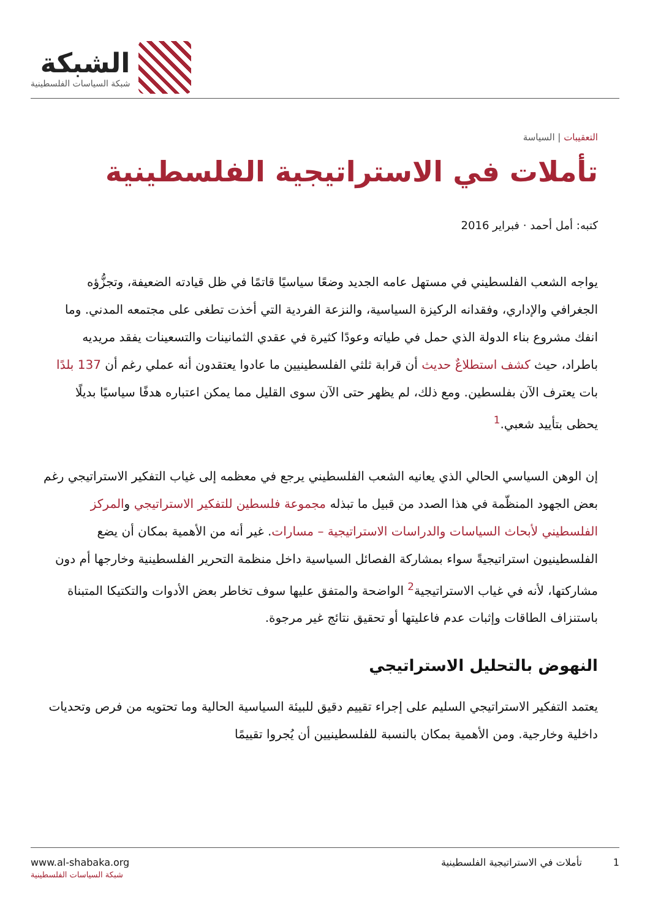الشبكة
شبكة السياسات الفلسطينية
التعقيبات | السياسة
تأملات في الاستراتيجية الفلسطينية
كتبه: أمل أحمد · فبراير 2016
يواجه الشعب الفلسطيني في مستهل عامه الجديد وضعًا سياسيًا قاتمًا في ظل قيادته الضعيفة، وتجزُّؤه الجغرافي والإداري، وفقدانه الركيزة السياسية، والنزعة الفردية التي أخذت تطغى على مجتمعه المدني. وما انفك مشروع بناء الدولة الذي حمل في طياته وعودًا كثيرة في عقدي الثمانينات والتسعينات يفقد مريديه باطراد، حيث كشف استطلاعٌ حديث أن قرابة ثلثي الفلسطينيين ما عادوا يعتقدون أنه عملي رغم أن 137 بلدًا بات يعترف الآن بفلسطين. ومع ذلك، لم يظهر حتى الآن سوى القليل مما يمكن اعتباره هدفًا سياسيًا بديلًا يحظى بتأييد شعبي.<sup>1</sup>
إن الوهن السياسي الحالي الذي يعانيه الشعب الفلسطيني يرجع في معظمه إلى غياب التفكير الاستراتيجي رغم بعض الجهود المنظّمة في هذا الصدد من قبيل ما تبذله مجموعة فلسطين للتفكير الاستراتيجي والمركز الفلسطيني لأبحاث السياسات والدراسات الاستراتيجية – مسارات. غير أنه من الأهمية بمكان أن يضع الفلسطينيون استراتيجيةً سواء بمشاركة الفصائل السياسية داخل منظمة التحرير الفلسطينية وخارجها أم دون مشاركتها، لأنه في غياب الاستراتيجية<sup>2</sup> الواضحة والمتفق عليها سوف تخاطر بعض الأدوات والتكتيكا المتبناة باستنزاف الطاقات وإثبات عدم فاعليتها أو تحقيق نتائج غير مرجوة.
النهوض بالتحليل الاستراتيجي
يعتمد التفكير الاستراتيجي السليم على إجراء تقييم دقيق للبيئة السياسية الحالية وما تحتويه من فرص وتحديات داخلية وخارجية. ومن الأهمية بمكان بالنسبة للفلسطينيين أن يُجروا تقييمًا
www.al-shabaka.org
شبكة السياسات الفلسطينية
1 تأملات في الاستراتيجية الفلسطينية